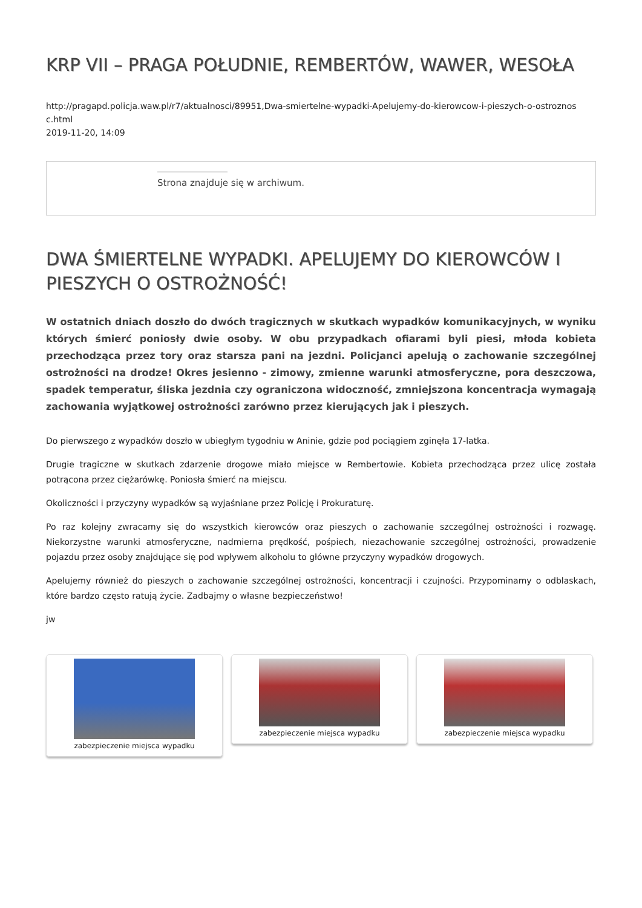KRP VII – PRAGA POŁUDNIE, REMBERTÓW, WAWER, WESOŁA
http://pragapd.policja.waw.pl/r7/aktualnosci/89951,Dwa-smiertelne-wypadki-Apelujemy-do-kierowcow-i-pieszych-o-ostroznos
c.html
2019-11-20, 14:09
Strona znajduje się w archiwum.
DWA ŚMIERTELNE WYPADKI. APELUJEMY DO KIEROWCÓW I PIESZYCH O OSTROŻNOŚĆ!
W ostatnich dniach doszło do dwóch tragicznych w skutkach wypadków komunikacyjnych, w wyniku których śmierć poniosły dwie osoby. W obu przypadkach ofiarami byli piesi, młoda kobieta przechodząca przez tory oraz starsza pani na jezdni. Policjanci apelują o zachowanie szczególnej ostrożności na drodze! Okres jesienno - zimowy, zmienne warunki atmosferyczne, pora deszczowa, spadek temperatur, śliska jezdnia czy ograniczona widoczność, zmniejszona koncentracja wymagają zachowania wyjątkowej ostrożności zarówno przez kierujących jak i pieszych.
Do pierwszego z wypadków doszło w ubiegłym tygodniu w Aninie, gdzie pod pociągiem zginęła 17-latka.
Drugie tragiczne w skutkach zdarzenie drogowe miało miejsce w Rembertowie. Kobieta przechodząca przez ulicę została potrącona przez ciężarówkę. Poniosła śmierć na miejscu.
Okoliczności i przyczyny wypadków są wyjaśniane przez Policję i Prokuraturę.
Po raz kolejny zwracamy się do wszystkich kierowców oraz pieszych o zachowanie szczególnej ostrożności i rozwagę. Niekorzystne warunki atmosferyczne, nadmierna prędkość, pośpiech, niezachowanie szczególnej ostrożności, prowadzenie pojazdu przez osoby znajdujące się pod wpływem alkoholu to główne przyczyny wypadków drogowych.
Apelujemy również do pieszych o zachowanie szczególnej ostrożności, koncentracji i czujności. Przypominamy o odblaskach, które bardzo często ratują życie. Zadbajmy o własne bezpieczeństwo!
jw
zabezpieczenie miejsca wypadku zabezpieczenie miejsca wypadku zabezpieczenie miejsca wypadku